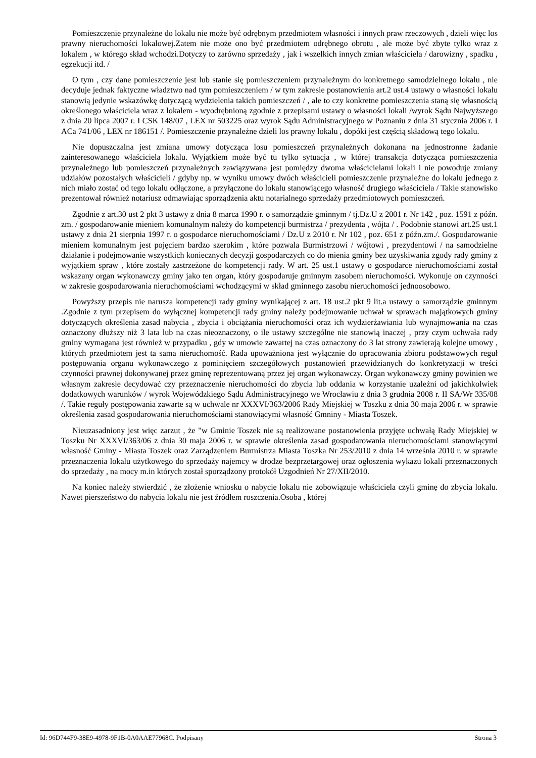Pomieszczenie przynależne do lokalu nie może być odrębnym przedmiotem własności i innych praw rzeczowych , dzieli więc los prawny nieruchomości lokalowej.Zatem nie może ono być przedmiotem odrębnego obrotu , ale może być zbyte tylko wraz z lokalem , w którego skład wchodzi.Dotyczy to zarówno sprzedaży , jak i wszelkich innych zmian właściciela / darowizny , spadku , egzekucji itd. /
O tym , czy dane pomieszczenie jest lub stanie się pomieszczeniem przynależnym do konkretnego samodzielnego lokalu , nie decyduje jednak faktyczne władztwo nad tym pomieszczeniem / w tym zakresie postanowienia art.2 ust.4 ustawy o własności lokalu stanowią jedynie wskazówkę dotyczącą wydzielenia takich pomieszczeń / , ale to czy konkretne pomieszczenia staną się własnością określonego właściciela wraz z lokalem - wyodrębnioną zgodnie z przepisami ustawy o własności lokali /wyrok Sądu Najwyższego z dnia 20 lipca 2007 r. I CSK 148/07 , LEX nr 503225 oraz wyrok Sądu Administracyjnego w Poznaniu z dnia 31 stycznia 2006 r. I ACa 741/06 , LEX nr 186151 /. Pomieszczenie przynależne dzieli los prawny lokalu , dopóki jest częścią składową tego lokalu.
Nie dopuszczalna jest zmiana umowy dotycząca losu pomieszczeń przynależnych dokonana na jednostronne żadanie zainteresowanego właściciela lokalu. Wyjątkiem może być tu tylko sytuacja , w której transakcja dotycząca pomieszczenia przynależnego lub pomieszczeń przynależnych zawiązywana jest pomiędzy dwoma właścicielami lokali i nie powoduje zmiany udziałów pozostałych właścicieli / gdyby np. w wyniku umowy dwóch właścicieli pomieszczenie przynależne do lokalu jednego z nich miało zostać od tego lokalu odłączone, a przyłączone do lokalu stanowiącego własność drugiego właściciela / Takie stanowisko prezentował również notariusz odmawiając sporządzenia aktu notarialnego sprzedaży przedmiotowych pomieszczeń.
Zgodnie z art.30 ust 2 pkt 3 ustawy z dnia 8 marca 1990 r. o samorządzie gminnym / tj.Dz.U z 2001 r. Nr 142 , poz. 1591 z późn. zm. / gospodarowanie mieniem komunalnym należy do kompetencji burmistrza / prezydenta , wójta / . Podobnie stanowi art.25 ust.1 ustawy z dnia 21 sierpnia 1997 r. o gospodarce nieruchomościami / Dz.U z 2010 r. Nr 102 , poz. 651 z późn.zm./. Gospodarowanie mieniem komunalnym jest pojęciem bardzo szerokim , które pozwala Burmistrzowi / wójtowi , prezydentowi / na samodzielne działanie i podejmowanie wszystkich koniecznych decyzji gospodarczych co do mienia gminy bez uzyskiwania zgody rady gminy z wyjątkiem spraw , które zostały zastrzeżone do kompetencji rady. W art. 25 ust.1 ustawy o gospodarce nieruchomościami został wskazany organ wykonawczy gminy jako ten organ, który gospodaruje gminnym zasobem nieruchomości. Wykonuje on czynności w zakresie gospodarowania nieruchomościami wchodzącymi w skład gminnego zasobu nieruchomości jednoosobowo.
Powyższy przepis nie narusza kompetencji rady gminy wynikającej z art. 18 ust.2 pkt 9 lit.a ustawy o samorządzie gminnym .Zgodnie z tym przepisem do wyłącznej kompetencji rady gminy należy podejmowanie uchwał w sprawach majątkowych gminy dotyczących określenia zasad nabycia , zbycia i obciążania nieruchomości oraz ich wydzierżawiania lub wynajmowania na czas oznaczony dłuższy niż 3 lata lub na czas nieoznaczony, o ile ustawy szczególne nie stanowią inaczej , przy czym uchwała rady gminy wymagana jest również w przypadku , gdy w umowie zawartej na czas oznaczony do 3 lat strony zawierają kolejne umowy , których przedmiotem jest ta sama nieruchomość. Rada upoważniona jest wyłącznie do opracowania zbioru podstawowych reguł postępowania organu wykonawczego z pominięciem szczegółowych postanowień przewidzianych do konkretyzacji w treści czynności prawnej dokonywanej przez gminę reprezentowaną przez jej organ wykonawczy. Organ wykonawczy gminy powinien we własnym zakresie decydować czy przeznaczenie nieruchomości do zbycia lub oddania w korzystanie uzależni od jakichkolwiek dodatkowych warunków / wyrok Wojewódzkiego Sądu Administracyjnego we Wrocławiu z dnia 3 grudnia 2008 r. II SA/Wr 335/08 /. Takie reguły postępowania zawarte są w uchwale nr XXXVI/363/2006 Rady Miejskiej w Toszku z dnia 30 maja 2006 r. w sprawie określenia zasad gospodarowania nieruchomościami stanowiącymi własność Gmniny - Miasta Toszek.
Nieuzasadniony jest więc zarzut , że "w Gminie Toszek nie są realizowane postanowienia przyjęte uchwałą Rady Miejskiej w Toszku Nr XXXVI/363/06 z dnia 30 maja 2006 r. w sprawie określenia zasad gospodarowania nieruchomościami stanowiącymi własność Gminy - Miasta Toszek oraz Zarządzeniem Burmistrza Miasta Toszka Nr 253/2010 z dnia 14 września 2010 r. w sprawie przeznaczenia lokalu użytkowego do sprzedaży najemcy w drodze bezprzetargowej oraz ogłoszenia wykazu lokali przeznaczonych do sprzedaży , na mocy m.in których został sporządzony protokół Uzgodnień Nr 27/XII/2010.
Na koniec należy stwierdzić , że złożenie wniosku o nabycie lokalu nie zobowiązuje właściciela czyli gminę do zbycia lokalu. Nawet pierszeństwo do nabycia lokalu nie jest źródłem roszczenia.Osoba , której
Id: 96D744F9-38E9-4978-9F1B-0A0AAE77968C. Podpisany Strona 3